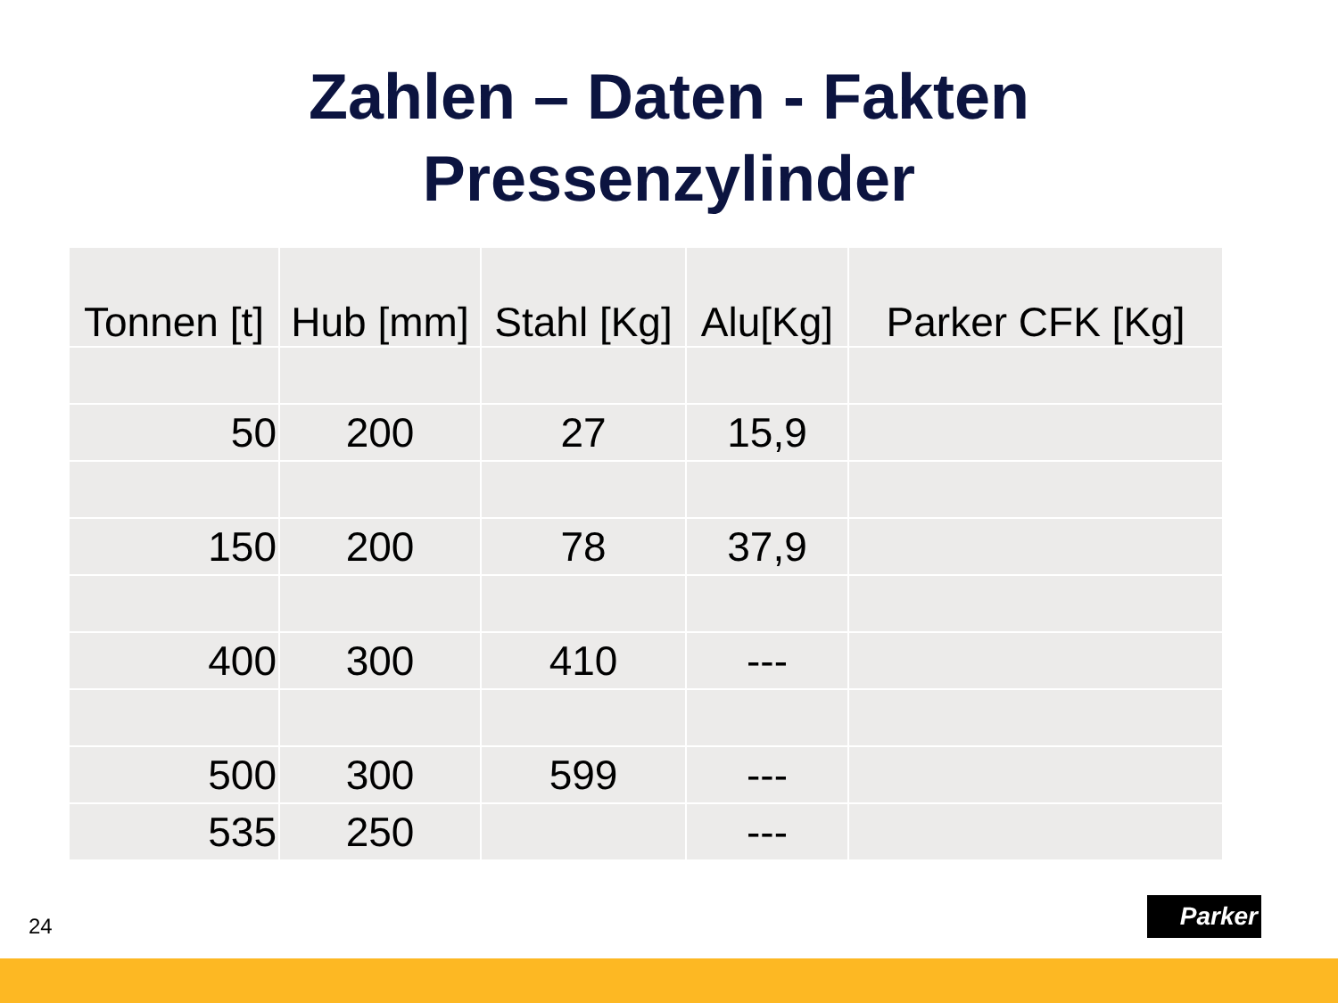Zahlen – Daten - Fakten
Pressenzylinder
| Tonnen [t] | Hub [mm] | Stahl [Kg] | Alu[Kg] | Parker CFK [Kg] |
| --- | --- | --- | --- | --- |
| 50 | 200 | 27 | 15,9 | |
| 150 | 200 | 78 | 37,9 | |
| 400 | 300 | 410 | --- | |
| 500 | 300 | 599 | --- | |
| 535 | 250 | | --- | |
24
Parker